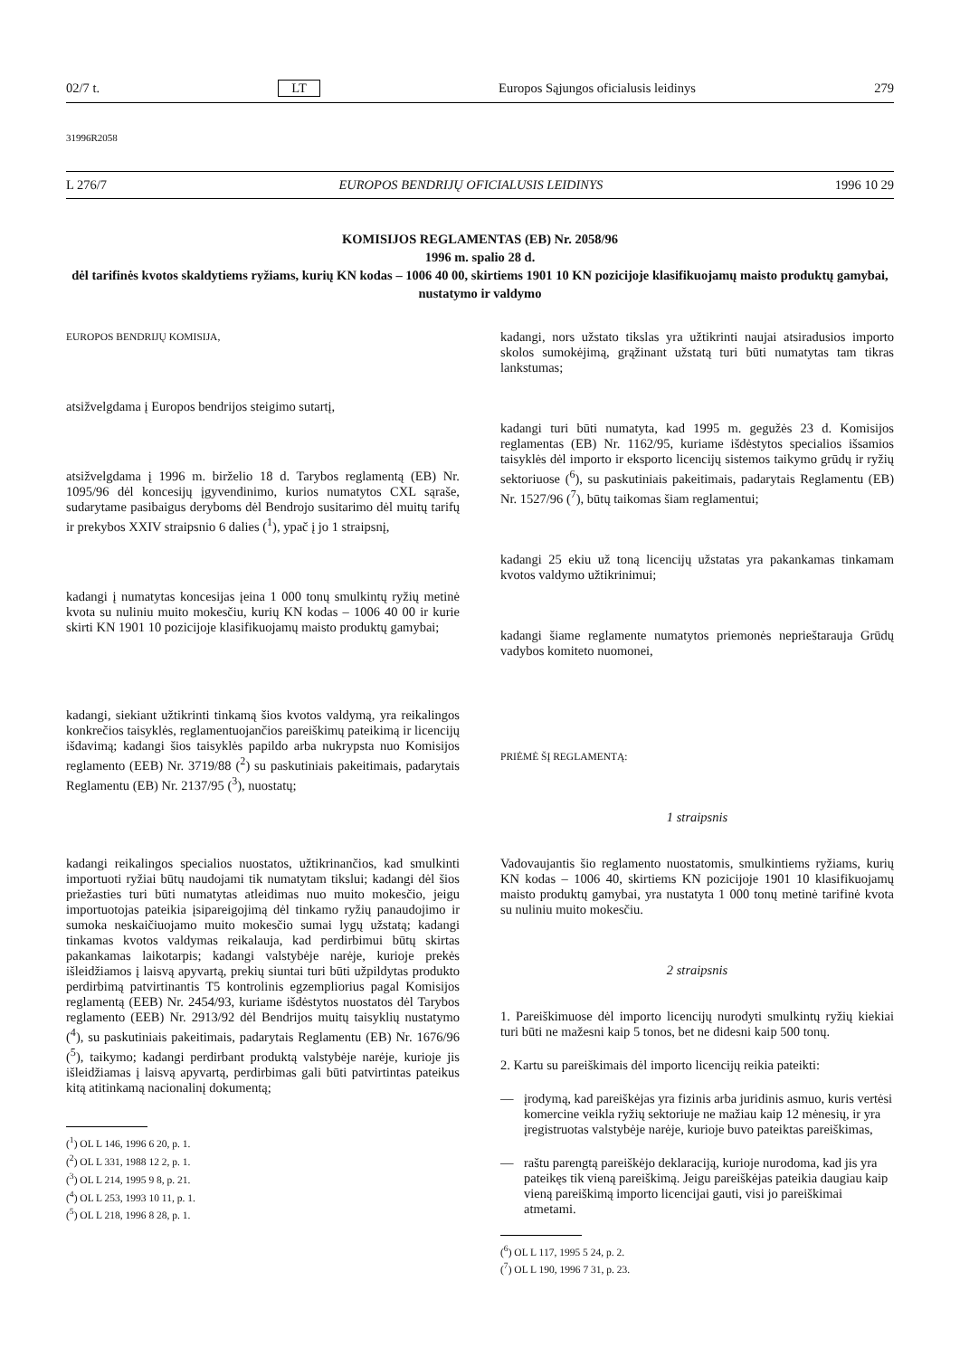02/7 t. LT Europos Sąjungos oficialusis leidinys 279
31996R2058
L 276/7 EUROPOS BENDRIJŲ OFICIALUSIS LEIDINYS 1996 10 29
KOMISIJOS REGLAMENTAS (EB) Nr. 2058/96
1996 m. spalio 28 d.
dėl tarifinės kvotos skaldytiems ryžiams, kurių KN kodas – 1006 40 00, skirtiems 1901 10 KN pozicijoje klasifikuojamų maisto produktų gamybai, nustatymo ir valdymo
EUROPOS BENDRIJŲ KOMISIJA,
atsižvelgdama į Europos bendrijos steigimo sutartį,
atsižvelgdama į 1996 m. birželio 18 d. Tarybos reglamentą (EB) Nr. 1095/96 dėl koncesijų įgyvendinimo, kurios numatytos CXL sąraše, sudarytame pasibaigus deryboms dėl Bendrojo susitarimo dėl muitų tarifų ir prekybos XXIV straipsnio 6 dalies (<sup>1</sup>), ypač į jo 1 straipsnį,
kadangi į numatytas koncesijas įeina 1 000 tonų smulkintų ryžių metinė kvota su nuliniu muito mokesčiu, kurių KN kodas – 1006 40 00 ir kurie skirti KN 1901 10 pozicijoje klasifikuojamų maisto produktų gamybai;
kadangi, siekiant užtikrinti tinkamą šios kvotos valdymą, yra reikalingos konkrečios taisyklės, reglamentuojančios pareiškimų pateikimą ir licencijų išdavimą; kadangi šios taisyklės papildo arba nukrypsta nuo Komisijos reglamento (EEB) Nr. 3719/88 (<sup>2</sup>) su paskutiniais pakeitimais, padarytais Reglamentu (EB) Nr. 2137/95 (<sup>3</sup>), nuostatų;
kadangi reikalingos specialios nuostatos, užtikrinančios, kad smulkinti importuoti ryžiai būtų naudojami tik numatytam tikslui; kadangi dėl šios priežasties turi būti numatytas atleidimas nuo muito mokesčio, jeigu importuotojas pateikia įsipareigojimą dėl tinkamo ryžių panaudojimo ir sumoka neskaičiuojamo muito mokesčio sumai lygų užstatą; kadangi tinkamas kvotos valdymas reikalauja, kad perdirbimui būtų skirtas pakankamas laikotarpis; kadangi valstybėje narėje, kurioje prekės išleidžiamos į laisvą apyvartą, prekių siuntai turi būti užpildytas produkto perdirbimą patvirtinantis T5 kontrolinis egzempliorius pagal Komisijos reglamentą (EEB) Nr. 2454/93, kuriame išdėstytos nuostatos dėl Tarybos reglamento (EEB) Nr. 2913/92 dėl Bendrijos muitų taisyklių nustatymo (<sup>4</sup>), su paskutiniais pakeitimais, padarytais Reglamentu (EB) Nr. 1676/96 (<sup>5</sup>), taikymo; kadangi perdirbant produktą valstybėje narėje, kurioje jis išleidžiamas į laisvą apyvartą, perdirbimas gali būti patvirtintas pateikus kitą atitinkamą nacionalinį dokumentą;
(<sup>1</sup>) OL L 146, 1996 6 20, p. 1.
(<sup>2</sup>) OL L 331, 1988 12 2, p. 1.
(<sup>3</sup>) OL L 214, 1995 9 8, p. 21.
(<sup>4</sup>) OL L 253, 1993 10 11, p. 1.
(<sup>5</sup>) OL L 218, 1996 8 28, p. 1.
kadangi, nors užstato tikslas yra užtikrinti naujai atsiradusios importo skolos sumokėjimą, grąžinant užstatą turi būti numatytas tam tikras lankstumas;
kadangi turi būti numatyta, kad 1995 m. gegužės 23 d. Komisijos reglamentas (EB) Nr. 1162/95, kuriame išdėstytos specialios išsamios taisyklės dėl importo ir eksporto licencijų sistemos taikymo grūdų ir ryžių sektoriuose (<sup>6</sup>), su paskutiniais pakeitimais, padarytais Reglamentu (EB) Nr. 1527/96 (<sup>7</sup>), būtų taikomas šiam reglamentui;
kadangi 25 ekiu už toną licencijų užstatas yra pakankamas tinkamam kvotos valdymo užtikrinimui;
kadangi šiame reglamente numatytos priemonės neprieštarauja Grūdų vadybos komiteto nuomonei,
PRIĖMĖ ŠĮ REGLAMENTĄ:
1 straipsnis
Vadovaujantis šio reglamento nuostatomis, smulkintiems ryžiams, kurių KN kodas – 1006 40, skirtiems KN pozicijoje 1901 10 klasifikuojamų maisto produktų gamybai, yra nustatyta 1 000 tonų metinė tarifinė kvota su nuliniu muito mokesčiu.
2 straipsnis
1. Pareiškimuose dėl importo licencijų nurodyti smulkintų ryžių kiekiai turi būti ne mažesni kaip 5 tonos, bet ne didesni kaip 500 tonų.
2. Kartu su pareiškimais dėl importo licencijų reikia pateikti:
— įrodymą, kad pareiškėjas yra fizinis arba juridinis asmuo, kuris vertėsi komercine veikla ryžių sektoriuje ne mažiau kaip 12 mėnesių, ir yra įregistruotas valstybėje narėje, kurioje buvo pateiktas pareiškimas,
— raštu parengtą pareiškėjo deklaraciją, kurioje nurodoma, kad jis yra pateikęs tik vieną pareiškimą. Jeigu pareiškėjas pateikia daugiau kaip vieną pareiškimą importo licencijai gauti, visi jo pareiškimai atmetami.
(<sup>6</sup>) OL L 117, 1995 5 24, p. 2.
(<sup>7</sup>) OL L 190, 1996 7 31, p. 23.